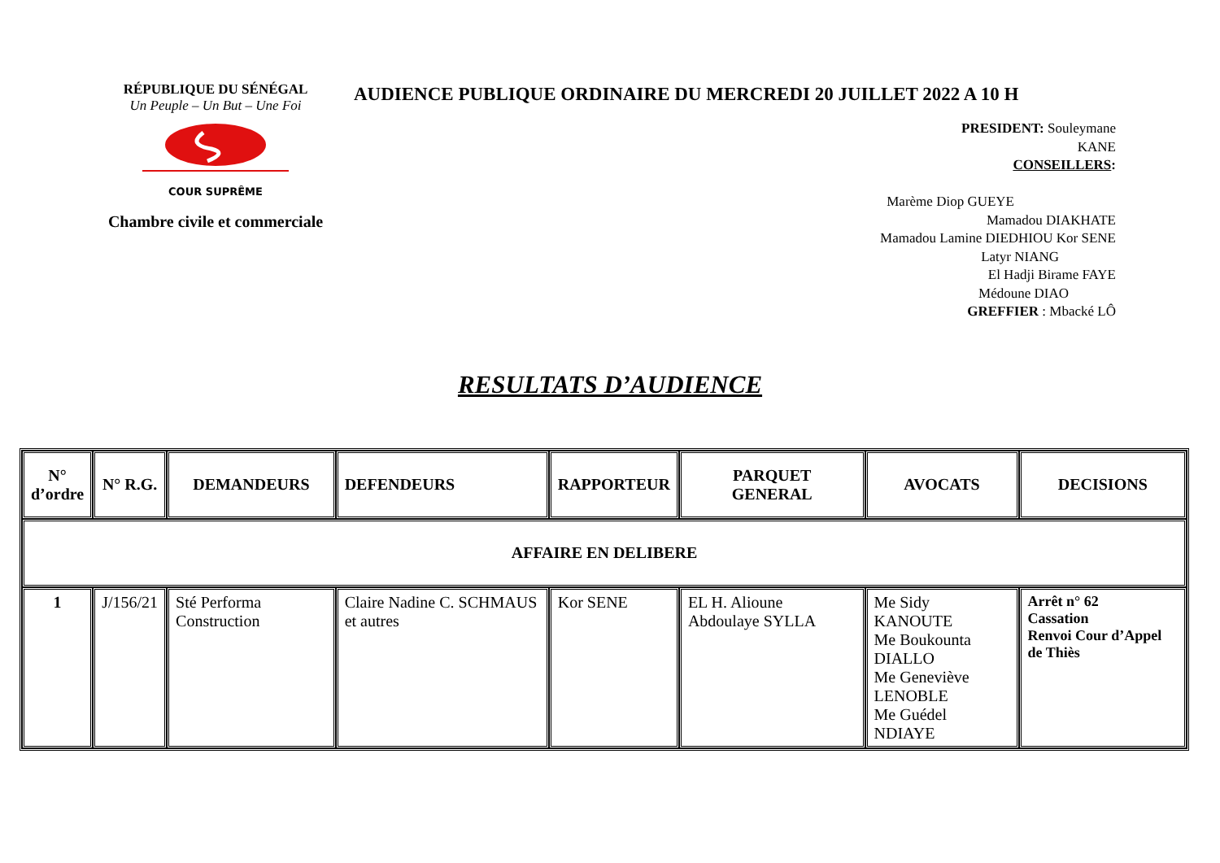RÉPUBLIQUE DU SÉNÉGAL
Un Peuple – Un But – Une Foi
COUR SUPRÊME
Chambre civile et commerciale
AUDIENCE PUBLIQUE ORDINAIRE DU MERCREDI 20 JUILLET 2022 A 10 H
PRESIDENT: Souleymane
KANE
CONSEILLERS:
Marème Diop GUEYE
Mamadou DIAKHATE
Mamadou Lamine DIEDHIOU Kor SENE
Latyr NIANG
El Hadji Birame FAYE
Médoune DIAO
GREFFIER : Mbacké LÔ
RESULTATS D’AUDIENCE
| N° d’ordre | N° R.G. | DEMANDEURS | DEFENDEURS | RAPPORTEUR | PARQUET GENERAL | AVOCATS | DECISIONS |
| --- | --- | --- | --- | --- | --- | --- | --- |
| AFFAIRE EN DELIBERE | | | | | | | |
| 1 | J/156/21 | Sté Performa Construction | Claire Nadine C. SCHMAUS et autres | Kor SENE | EL H. Alioune Abdoulaye SYLLA | Me Sidy KANOUTE Me Boukounta DIALLO Me Geneviève LENOBLE Me Guédel NDIAYE | Arrêt n° 62 Cassation Renvoi Cour d’Appel de Thiès |